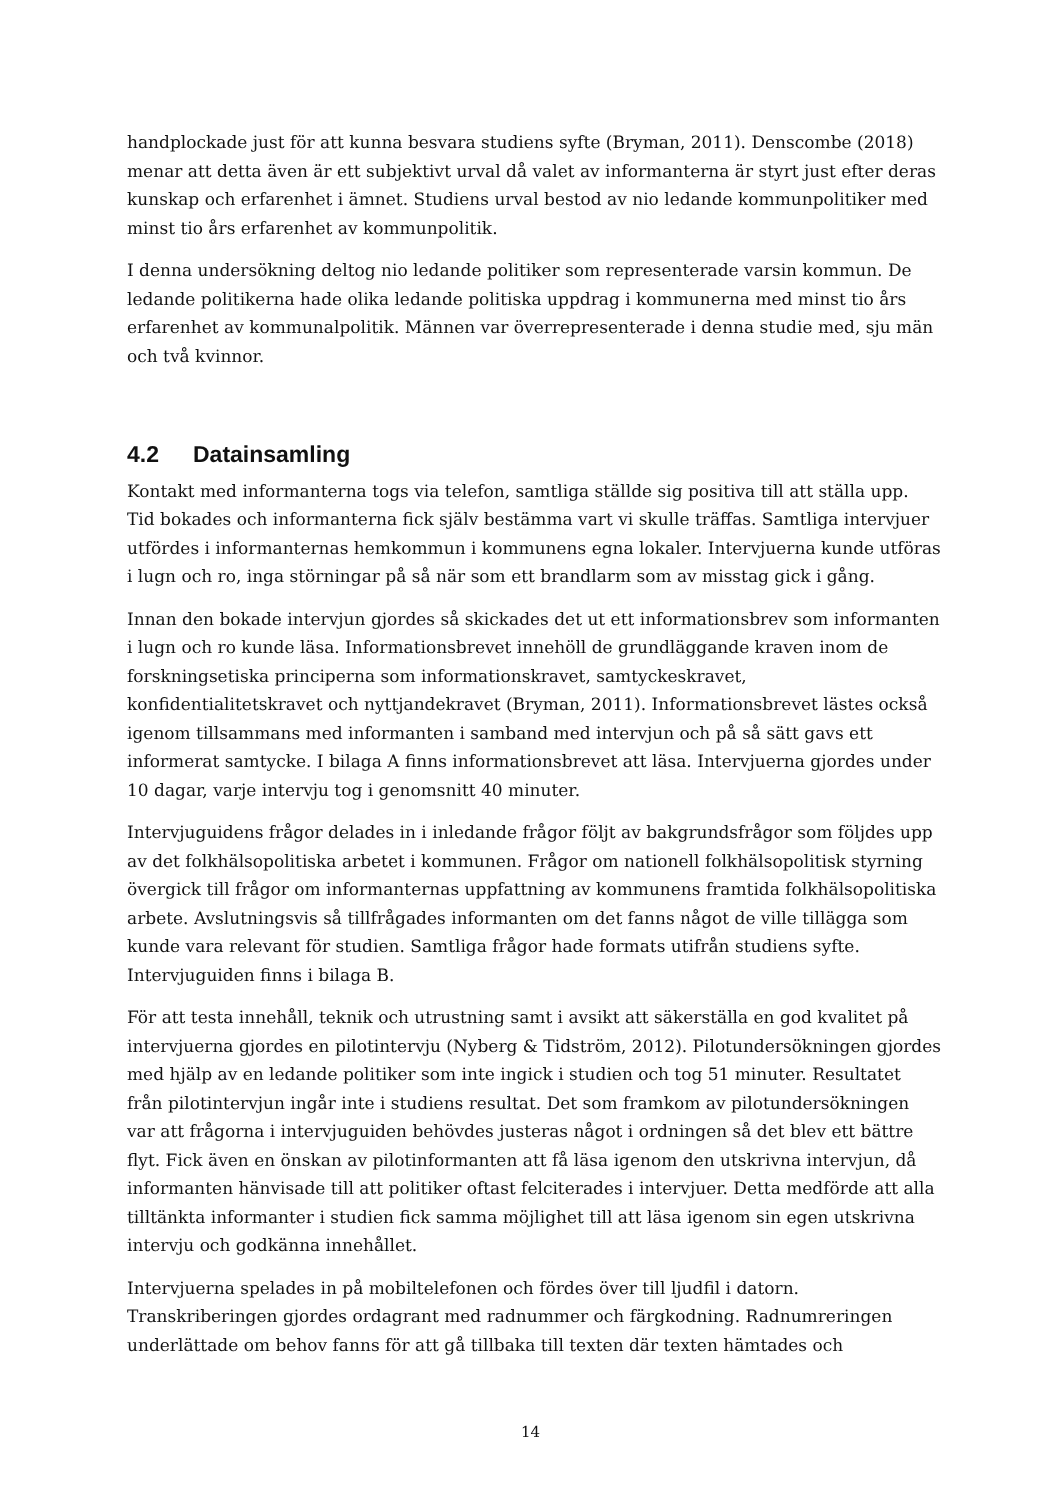handplockade just för att kunna besvara studiens syfte (Bryman, 2011). Denscombe (2018) menar att detta även är ett subjektivt urval då valet av informanterna är styrt just efter deras kunskap och erfarenhet i ämnet. Studiens urval bestod av nio ledande kommunpolitiker med minst tio års erfarenhet av kommunpolitik.
I denna undersökning deltog nio ledande politiker som representerade varsin kommun. De ledande politikerna hade olika ledande politiska uppdrag i kommunerna med minst tio års erfarenhet av kommunalpolitik. Männen var överrepresenterade i denna studie med, sju män och två kvinnor.
4.2 Datainsamling
Kontakt med informanterna togs via telefon, samtliga ställde sig positiva till att ställa upp. Tid bokades och informanterna fick själv bestämma vart vi skulle träffas. Samtliga intervjuer utfördes i informanternas hemkommun i kommunens egna lokaler. Intervjuerna kunde utföras i lugn och ro, inga störningar på så när som ett brandlarm som av misstag gick i gång.
Innan den bokade intervjun gjordes så skickades det ut ett informationsbrev som informanten i lugn och ro kunde läsa. Informationsbrevet innehöll de grundläggande kraven inom de forskningsetiska principerna som informationskravet, samtyckeskravet, konfidentialitetskravet och nyttjandekravet (Bryman, 2011). Informationsbrevet lästes också igenom tillsammans med informanten i samband med intervjun och på så sätt gavs ett informerat samtycke. I bilaga A finns informationsbrevet att läsa. Intervjuerna gjordes under 10 dagar, varje intervju tog i genomsnitt 40 minuter.
Intervjuguidens frågor delades in i inledande frågor följt av bakgrundsfrågor som följdes upp av det folkhälsopolitiska arbetet i kommunen. Frågor om nationell folkhälsopolitisk styrning övergick till frågor om informanternas uppfattning av kommunens framtida folkhälsopolitiska arbete. Avslutningsvis så tillfrågades informanten om det fanns något de ville tillägga som kunde vara relevant för studien. Samtliga frågor hade formats utifrån studiens syfte. Intervjuguiden finns i bilaga B.
För att testa innehåll, teknik och utrustning samt i avsikt att säkerställa en god kvalitet på intervjuerna gjordes en pilotintervju (Nyberg & Tidström, 2012). Pilotundersökningen gjordes med hjälp av en ledande politiker som inte ingick i studien och tog 51 minuter. Resultatet från pilotintervjun ingår inte i studiens resultat. Det som framkom av pilotundersökningen var att frågorna i intervjuguiden behövdes justeras något i ordningen så det blev ett bättre flyt. Fick även en önskan av pilotinformanten att få läsa igenom den utskrivna intervjun, då informanten hänvisade till att politiker oftast felciterades i intervjuer. Detta medförde att alla tilltänkta informanter i studien fick samma möjlighet till att läsa igenom sin egen utskrivna intervju och godkänna innehållet.
Intervjuerna spelades in på mobiltelefonen och fördes över till ljudfil i datorn. Transkriberingen gjordes ordagrant med radnummer och färgkodning. Radnumreringen underlättade om behov fanns för att gå tillbaka till texten där texten hämtades och
14